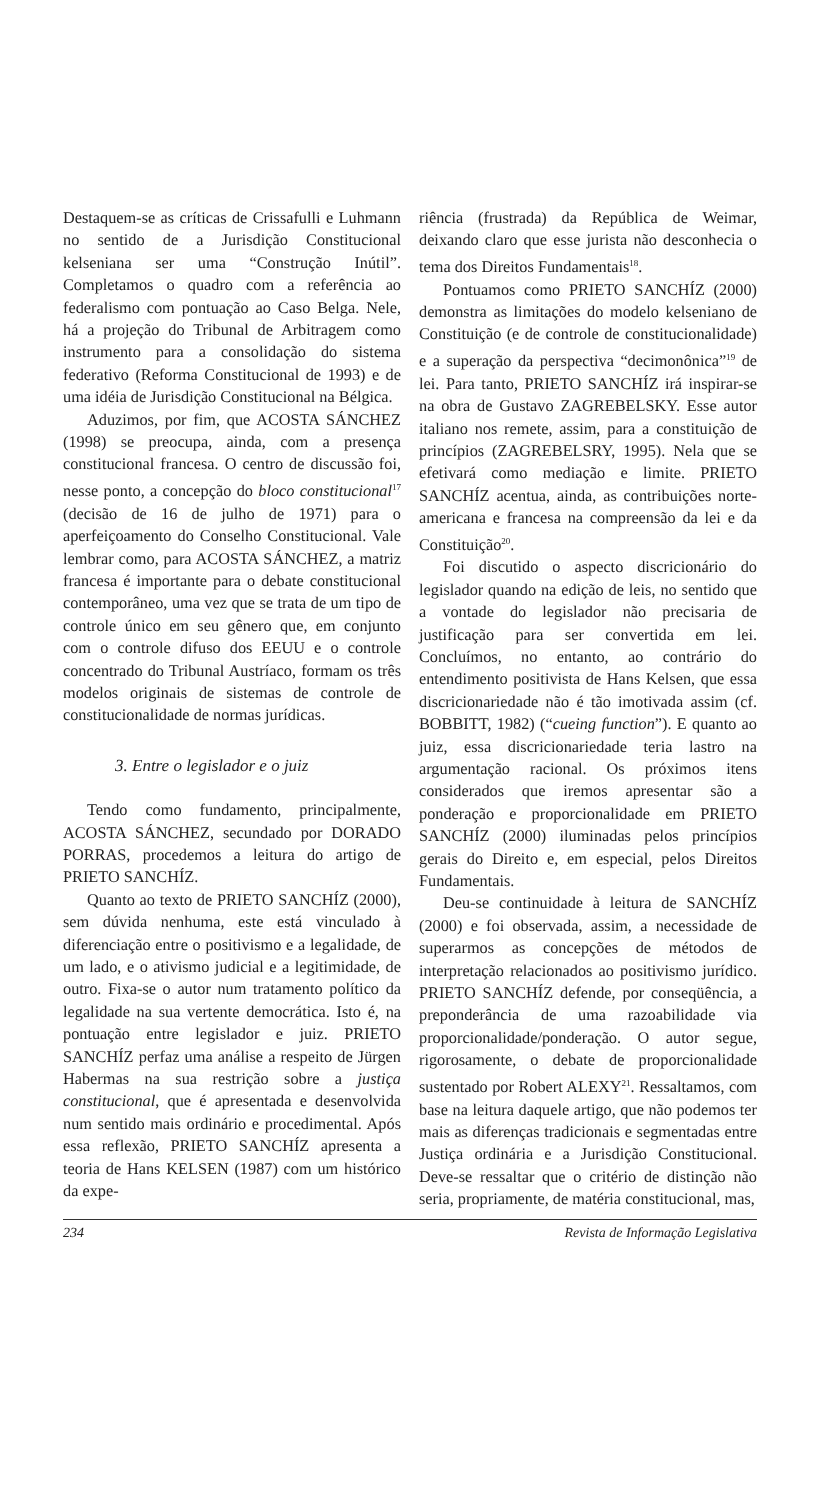Destaquem-se as críticas de Crissafulli e Luhmann no sentido de a Jurisdição Constitucional kelseniana ser uma “Construção Inútil”. Completamos o quadro com a referência ao federalismo com pontuação ao Caso Belga. Nele, há a projeção do Tribunal de Arbitragem como instrumento para a consolidação do sistema federativo (Reforma Constitucional de 1993) e de uma idéia de Jurisdição Constitucional na Bélgica.
Aduzimos, por fim, que ACOSTA SÁNCHEZ (1998) se preocupa, ainda, com a presença constitucional francesa. O centro de discussão foi, nesse ponto, a concepção do bloco constitucional<sup>17</sup> (decisão de 16 de julho de 1971) para o aperfeiçoamento do Conselho Constitucional. Vale lembrar como, para ACOSTA SÁNCHEZ, a matriz francesa é importante para o debate constitucional contemporâneo, uma vez que se trata de um tipo de controle único em seu gênero que, em conjunto com o controle difuso dos EEUU e o controle concentrado do Tribunal Austríaco, formam os três modelos originais de sistemas de controle de constitucionalidade de normas jurídicas.
3. Entre o legislador e o juiz
Tendo como fundamento, principalmente, ACOSTA SÁNCHEZ, secundado por DORADO PORRAS, procedemos a leitura do artigo de PRIETO SANCHÍZ.
Quanto ao texto de PRIETO SANCHÍZ (2000), sem dúvida nenhuma, este está vinculado à diferenciação entre o positivismo e a legalidade, de um lado, e o ativismo judicial e a legitimidade, de outro. Fixa-se o autor num tratamento político da legalidade na sua vertente democrática. Isto é, na pontuação entre legislador e juiz. PRIETO SANCHÍZ perfaz uma análise a respeito de Jürgen Habermas na sua restrição sobre a justiça constitucional, que é apresentada e desenvolvida num sentido mais ordinário e procedimental. Após essa reflexão, PRIETO SANCHÍZ apresenta a teoria de Hans KELSEN (1987) com um histórico da expe-
riência (frustrada) da República de Weimar, deixando claro que esse jurista não desconhecia o tema dos Direitos Fundamentais<sup>18</sup>.
Pontuamos como PRIETO SANCHÍZ (2000) demonstra as limitações do modelo kelseniano de Constituição (e de controle de constitucionalidade) e a superação da perspectiva “decimonônica”<sup>19</sup> de lei. Para tanto, PRIETO SANCHÍZ irá inspirar-se na obra de Gustavo ZAGREBELSKY. Esse autor italiano nos remete, assim, para a constituição de princípios (ZAGREBELSRY, 1995). Nela que se efetivará como mediação e limite. PRIETO SANCHÍZ acentua, ainda, as contribuições norte-americana e francesa na compreensão da lei e da Constituição<sup>20</sup>.
Foi discutido o aspecto discricionário do legislador quando na edição de leis, no sentido que a vontade do legislador não precisaria de justificação para ser convertida em lei. Concluímos, no entanto, ao contrário do entendimento positivista de Hans Kelsen, que essa discricionariedade não é tão imotivada assim (cf. BOBBITT, 1982) (“cueing function”). E quanto ao juiz, essa discricionariedade teria lastro na argumentação racional. Os próximos itens considerados que iremos apresentar são a ponderação e proporcionalidade em PRIETO SANCHÍZ (2000) iluminadas pelos princípios gerais do Direito e, em especial, pelos Direitos Fundamentais.
Deu-se continuidade à leitura de SANCHÍZ (2000) e foi observada, assim, a necessidade de superarmos as concepções de métodos de interpretação relacionados ao positivismo jurídico. PRIETO SANCHÍZ defende, por conseqüência, a preponderância de uma razoabilidade via proporcionalidade/ponderação. O autor segue, rigorosamente, o debate de proporcionalidade sustentado por Robert ALEXY<sup>21</sup>. Ressaltamos, com base na leitura daquele artigo, que não podemos ter mais as diferenças tradicionais e segmentadas entre Justiça ordinária e a Jurisdição Constitucional. Deve-se ressaltar que o critério de distinção não seria, propriamente, de matéria constitucional, mas,
234 Revista de Informação Legislativa